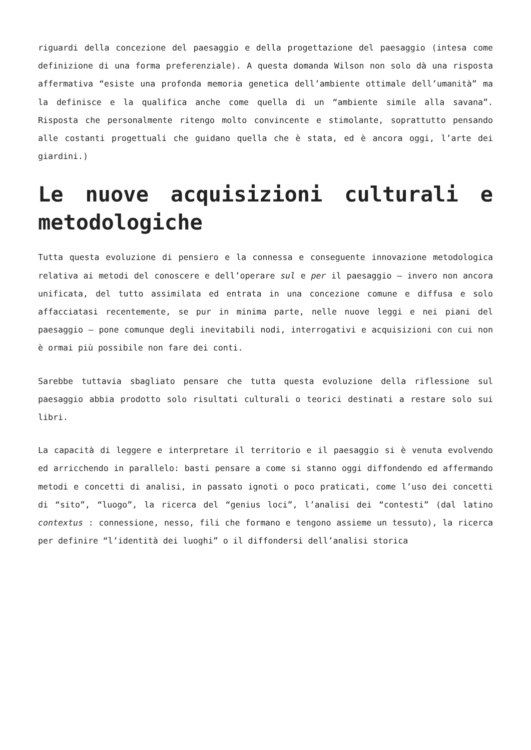riguardi della concezione del paesaggio e della progettazione del paesaggio (intesa come definizione di una forma preferenziale). A questa domanda Wilson non solo dà una risposta affermativa “esiste una profonda memoria genetica dell’ambiente ottimale dell’umanità” ma la definisce e la qualifica anche come quella di un “ambiente simile alla savana”. Risposta che personalmente ritengo molto convincente e stimolante, soprattutto pensando alle costanti progettuali che guidano quella che è stata, ed è ancora oggi, l’arte dei giardini.)
Le nuove acquisizioni culturali e metodologiche
Tutta questa evoluzione di pensiero e la connessa e conseguente innovazione metodologica relativa ai metodi del conoscere e dell’operare sul e per il paesaggio – invero non ancora unificata, del tutto assimilata ed entrata in una concezione comune e diffusa e solo affacciatasi recentemente, se pur in minima parte, nelle nuove leggi e nei piani del paesaggio – pone comunque degli inevitabili nodi, interrogativi e acquisizioni con cui non è ormai più possibile non fare dei conti.
Sarebbe tuttavia sbagliato pensare che tutta questa evoluzione della riflessione sul paesaggio abbia prodotto solo risultati culturali o teorici destinati a restare solo sui libri.
La capacità di leggere e interpretare il territorio e il paesaggio si è venuta evolvendo ed arricchendo in parallelo: basti pensare a come si stanno oggi diffondendo ed affermando metodi e concetti di analisi, in passato ignoti o poco praticati, come l’uso dei concetti di “sito”, “luogo”, la ricerca del “genius loci”, l’analisi dei “contesti” (dal latino contextus : connessione, nesso, fili che formano e tengono assieme un tessuto), la ricerca per definire “l’identità dei luoghi” o il diffondersi dell’analisi storica